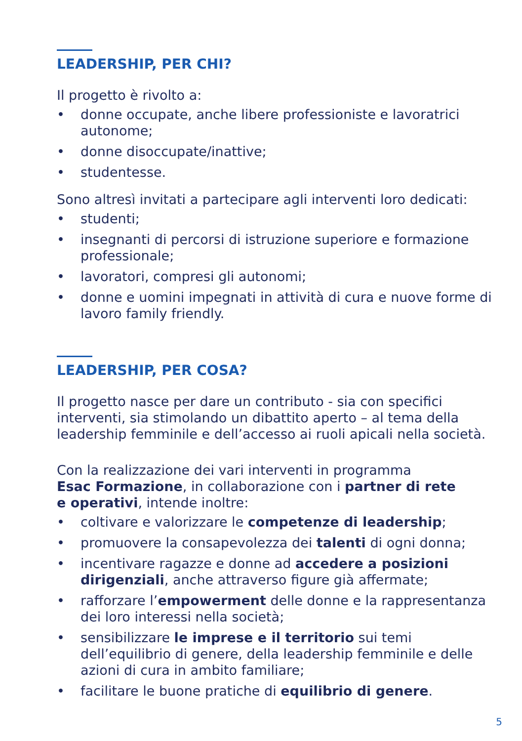LEADERSHIP, PER CHI?
Il progetto è rivolto a:
• donne occupate, anche libere professioniste e lavoratrici autonome;
• donne disoccupate/inattive;
• studentesse.
Sono altresì invitati a partecipare agli interventi loro dedicati:
• studenti;
• insegnanti di percorsi di istruzione superiore e formazione professionale;
• lavoratori, compresi gli autonomi;
• donne e uomini impegnati in attività di cura e nuove forme di lavoro family friendly.
LEADERSHIP, PER COSA?
Il progetto nasce per dare un contributo - sia con specifici interventi, sia stimolando un dibattito aperto – al tema della leadership femminile e dell’accesso ai ruoli apicali nella società.
Con la realizzazione dei vari interventi in programma
Esac Formazione, in collaborazione con i partner di rete
e operativi, intende inoltre:
• coltivare e valorizzare le competenze di leadership;
• promuovere la consapevolezza dei talenti di ogni donna;
• incentivare ragazze e donne ad accedere a posizioni dirigenziali, anche attraverso figure già affermate;
• rafforzare l’empowerment delle donne e la rappresentanza dei loro interessi nella società;
• sensibilizzare le imprese e il territorio sui temi dell’equilibrio di genere, della leadership femminile e delle azioni di cura in ambito familiare;
• facilitare le buone pratiche di equilibrio di genere.
5